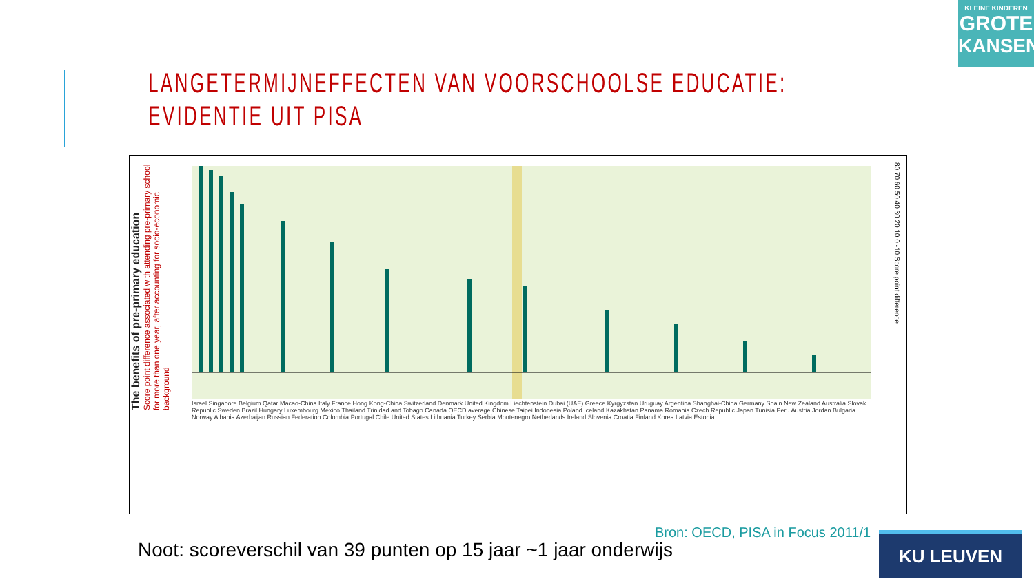KLEINE KINDEREN
GROTE
KANSEN
LANGETERMIJNEFFECTEN VAN VOORSCHOOLSE EDUCATIE:
EVIDENTIE UIT PISA
The benefits of pre-primary education
Score point difference associated with attending pre-primary school for more than one year, after accounting for socio-economic background
Israel Singapore Belgium Qatar Macao-China Italy France Hong Kong-China Switzerland Denmark United Kingdom Liechtenstein Dubai (UAE) Greece Kyrgyzstan Uruguay Argentina Shanghai-China Germany Spain New Zealand Australia Slovak Republic Sweden Brazil Hungary Luxembourg Mexico Thailand Trinidad and Tobago Canada OECD average Chinese Taipei Indonesia Poland Iceland Kazakhstan Panama Romania Czech Republic Japan Tunisia Peru Austria Jordan Bulgaria Norway Albania Azerbaijan Russian Federation Colombia Portugal Chile United States Lithuania Turkey Serbia Montenegro Netherlands Ireland Slovenia Croatia Finland Korea Latvia Estonia
80 70 60 50 40 30 20 10 0 -10 Score point difference
Noot: scoreverschil van 39 punten op 15 jaar ~1 jaar onderwijs
Bron: OECD, PISA in Focus 2011/1
KU LEUVEN